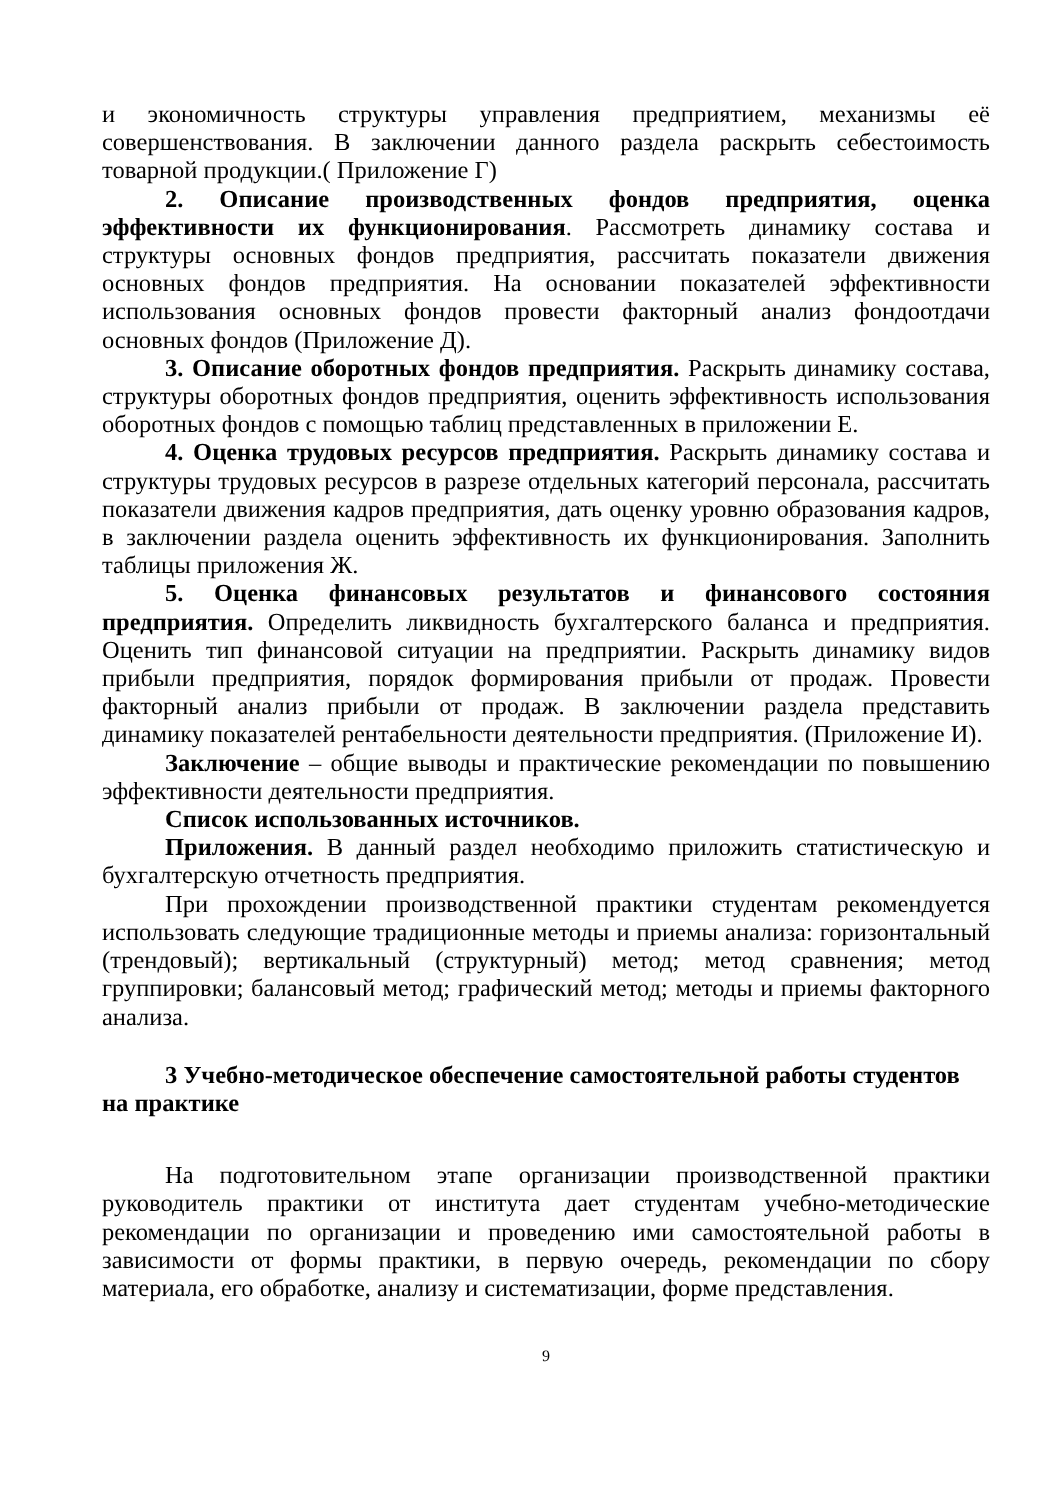и экономичность структуры управления предприятием, механизмы её совершенствования. В заключении данного раздела раскрыть себестоимость товарной продукции.( Приложение Г)
2. Описание производственных фондов предприятия, оценка эффективности их функционирования. Рассмотреть динамику состава и структуры основных фондов предприятия, рассчитать показатели движения основных фондов предприятия. На основании показателей эффективности использования основных фондов провести факторный анализ фондоотдачи основных фондов (Приложение Д).
3. Описание оборотных фондов предприятия. Раскрыть динамику состава, структуры оборотных фондов предприятия, оценить эффективность использования оборотных фондов с помощью таблиц представленных в приложении Е.
4. Оценка трудовых ресурсов предприятия. Раскрыть динамику состава и структуры трудовых ресурсов в разрезе отдельных категорий персонала, рассчитать показатели движения кадров предприятия, дать оценку уровню образования кадров, в заключении раздела оценить эффективность их функционирования. Заполнить таблицы приложения Ж.
5. Оценка финансовых результатов и финансового состояния предприятия. Определить ликвидность бухгалтерского баланса и предприятия. Оценить тип финансовой ситуации на предприятии. Раскрыть динамику видов прибыли предприятия, порядок формирования прибыли от продаж. Провести факторный анализ прибыли от продаж. В заключении раздела представить динамику показателей рентабельности деятельности предприятия. (Приложение И).
Заключение – общие выводы и практические рекомендации по повышению эффективности деятельности предприятия.
Список использованных источников.
Приложения. В данный раздел необходимо приложить статистическую и бухгалтерскую отчетность предприятия.
При прохождении производственной практики студентам рекомендуется использовать следующие традиционные методы и приемы анализа: горизонтальный (трендовый); вертикальный (структурный) метод; метод сравнения; метод группировки; балансовый метод; графический метод; методы и приемы факторного анализа.
3 Учебно-методическое обеспечение самостоятельной работы студентов на практике
На подготовительном этапе организации производственной практики руководитель практики от института дает студентам учебно-методические рекомендации по организации и проведению ими самостоятельной работы в зависимости от формы практики, в первую очередь, рекомендации по сбору материала, его обработке, анализу и систематизации, форме представления.
9